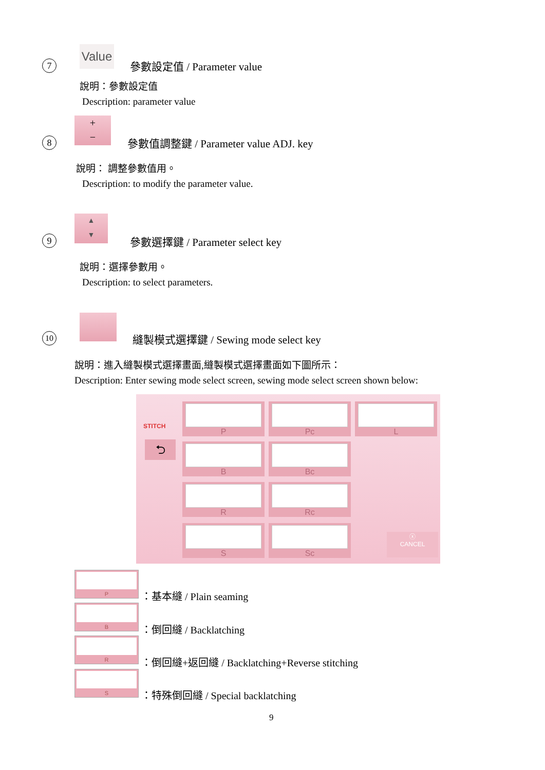7
Value
參數設定值 / Parameter value
說明：參數設定值
Description: parameter value
8
+
−
參數值調整鍵 / Parameter value ADJ. key
說明： 調整參數值用。
Description: to modify the parameter value.
9
▲
▼
參數選擇鍵 / Parameter select key
說明：選擇參數用。
Description: to select parameters.
10
縫製模式選擇鍵 / Sewing mode select key
說明：進入縫製模式選擇畫面,縫製模式選擇畫面如下圖所示：
Description: Enter sewing mode select screen, sewing mode select screen shown below:
STITCH
⮌
P Pc L
B Bc
R Rc
S Sc
ⓧ
CANCEL
P
：基本縫 / Plain seaming
B
：倒回縫 / Backlatching
R
：倒回縫+返回縫 / Backlatching+Reverse stitching
S
：特殊倒回縫 / Special backlatching
9